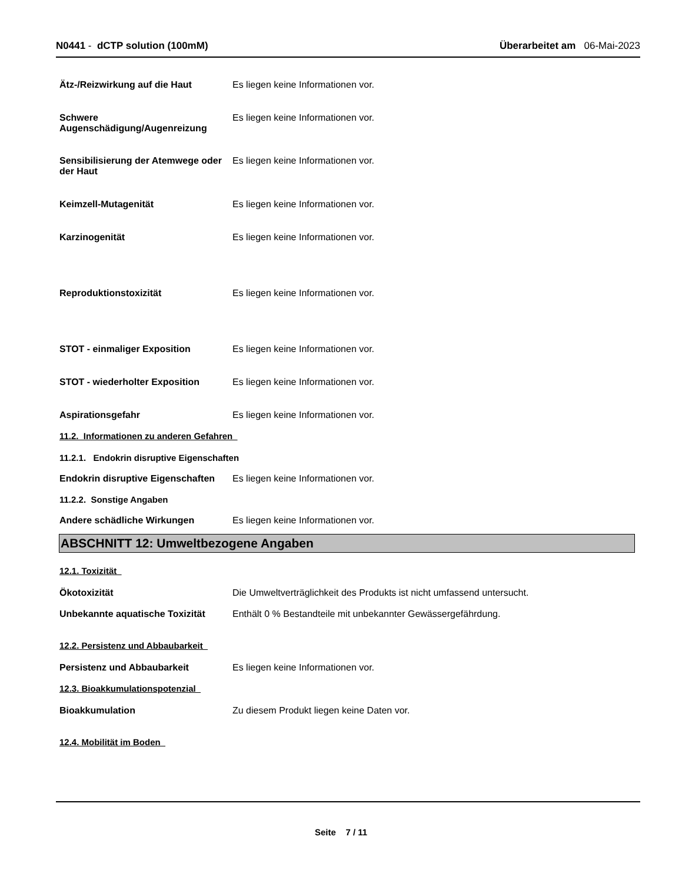N0441 - dCTP solution (100mM) Überarbeitet am 06-Mai-2023
Ätz-/Reizwirkung auf die Haut Es liegen keine Informationen vor.
Schwere Augenschädigung/Augenreizung
Es liegen keine Informationen vor.
Sensibilisierung der Atemwege oder der Haut
Es liegen keine Informationen vor.
Keimzell-Mutagenität Es liegen keine Informationen vor.
Karzinogenität Es liegen keine Informationen vor.
Reproduktionstoxizität Es liegen keine Informationen vor.
STOT - einmaliger Exposition Es liegen keine Informationen vor.
STOT - wiederholter Exposition Es liegen keine Informationen vor.
Aspirationsgefahr Es liegen keine Informationen vor.
11.2. Informationen zu anderen Gefahren
11.2.1. Endokrin disruptive Eigenschaften
Endokrin disruptive Eigenschaften
Es liegen keine Informationen vor.
11.2.2. Sonstige Angaben
Andere schädliche Wirkungen Es liegen keine Informationen vor.
ABSCHNITT 12: Umweltbezogene Angaben
12.1. Toxizität
Ökotoxizität Die Umweltverträglichkeit des Produkts ist nicht umfassend untersucht.
Unbekannte aquatische Toxizität
Enthält 0 % Bestandteile mit unbekannter Gewässergefährdung.
12.2. Persistenz und Abbaubarkeit
Persistenz und Abbaubarkeit Es liegen keine Informationen vor.
12.3. Bioakkumulationspotenzial
Bioakkumulation Zu diesem Produkt liegen keine Daten vor.
12.4. Mobilität im Boden
Seite 7 / 11